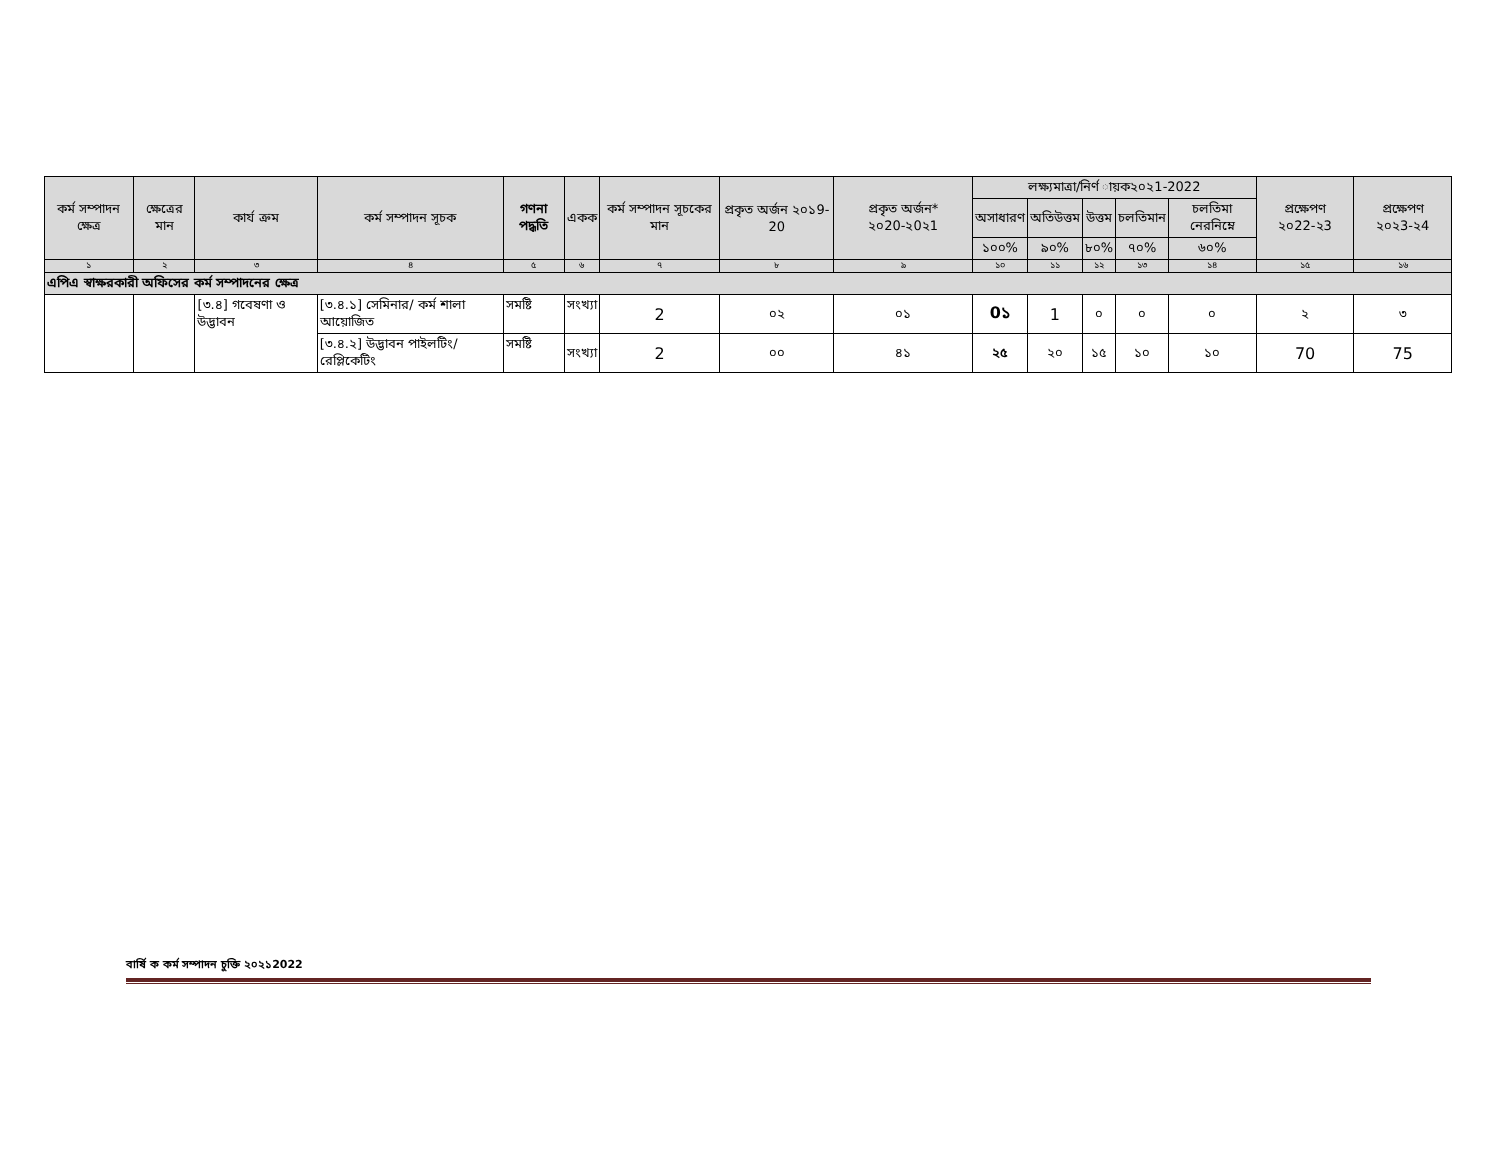| কর্ম সম্পাদন ক্ষেত্র | ক্ষেত্রের মান | কার্য ক্রম | কর্ম সম্পাদন সূচক | গণনা পদ্ধতি | একক | কর্ম সম্পাদন সূচকের মান | প্রকৃত অর্জন ২০১9-20 | প্রকৃত অর্জন* ২০20-২0২1 | লক্ষ্যমাত্রা/নির্ণ ায়ক২০২1-2022 | | | | | প্রক্ষেপণ ২০22-২3 | প্রক্ষেপণ ২০২3-২4 |
| --- | --- | --- | --- | --- | --- | --- | --- | --- | --- | --- | --- | --- | --- | --- | --- |
| | | | | | | | | | অসাধারণ | অতিউত্তম | উত্তম | চলতিমান | চলতিমা নেরনিম্নে | | |
| | | | | | | | | | ১০০% | ৯০% | ৮০% | ৭০% | ৬০% | | |
| ১ | ২ | ৩ | ৪ | ৫ | ৬ | ৭ | ৮ | ৯ | ১০ | ১১ | ১২ | ১৩ | ১৪ | ১৫ | ১৬ |
| এপিএ স্বাক্ষরকারী অফিসের কর্ম সম্পাদনের ক্ষেত্র | | | | | | | | | | | | | | | |
| | | [৩.৪] গবেষণা ও উদ্ভাবন | [৩.৪.১] সেমিনার/ কর্ম শালা আয়োজিত | সমষ্টি | সংখ্যা | 2 | ০২ | ০১ | 0১ | 1 | ০ | ০ | ০ | ২ | ৩ |
| | | | [৩.৪.২] উদ্ভাবন পাইলটিং/রেপ্লিকেটিং | সমষ্টি | সংখ্যা | 2 | ০০ | ৪১ | ২৫ | ২০ | ১৫ | ১০ | ১০ | 70 | 75 |
বার্ষি ক কর্ম সম্পাদন চুক্তি ২০২১2022